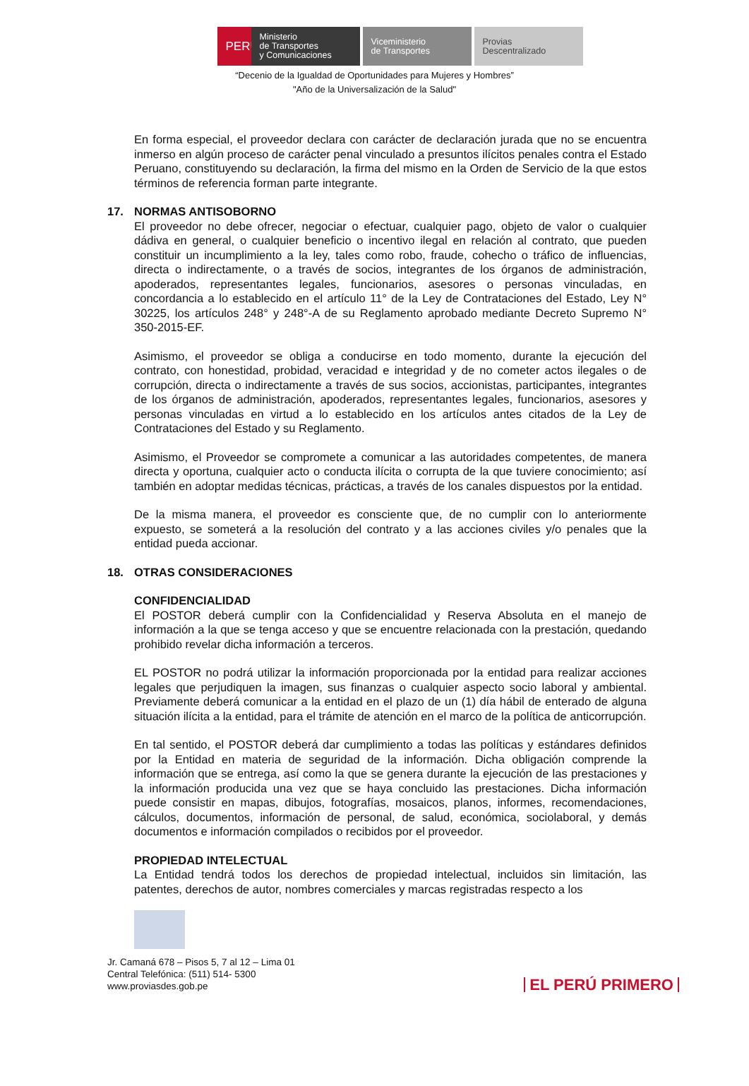PERÚ
Ministerio
de Transportes
y Comunicaciones
Viceministerio
de Transportes
Provias
Descentralizado
“Decenio de la Igualdad de Oportunidades para Mujeres y Hombres”
"Año de la Universalización de la Salud"
En forma especial, el proveedor declara con carácter de declaración jurada que no se encuentra inmerso en algún proceso de carácter penal vinculado a presuntos ilícitos penales contra el Estado Peruano, constituyendo su declaración, la firma del mismo en la Orden de Servicio de la que estos términos de referencia forman parte integrante.
17. NORMAS ANTISOBORNO
El proveedor no debe ofrecer, negociar o efectuar, cualquier pago, objeto de valor o cualquier dádiva en general, o cualquier beneficio o incentivo ilegal en relación al contrato, que pueden constituir un incumplimiento a la ley, tales como robo, fraude, cohecho o tráfico de influencias, directa o indirectamente, o a través de socios, integrantes de los órganos de administración, apoderados, representantes legales, funcionarios, asesores o personas vinculadas, en concordancia a lo establecido en el artículo 11° de la Ley de Contrataciones del Estado, Ley N° 30225, los artículos 248° y 248°-A de su Reglamento aprobado mediante Decreto Supremo N° 350-2015-EF.
Asimismo, el proveedor se obliga a conducirse en todo momento, durante la ejecución del contrato, con honestidad, probidad, veracidad e integridad y de no cometer actos ilegales o de corrupción, directa o indirectamente a través de sus socios, accionistas, participantes, integrantes de los órganos de administración, apoderados, representantes legales, funcionarios, asesores y personas vinculadas en virtud a lo establecido en los artículos antes citados de la Ley de Contrataciones del Estado y su Reglamento.
Asimismo, el Proveedor se compromete a comunicar a las autoridades competentes, de manera directa y oportuna, cualquier acto o conducta ilícita o corrupta de la que tuviere conocimiento; así también en adoptar medidas técnicas, prácticas, a través de los canales dispuestos por la entidad.
De la misma manera, el proveedor es consciente que, de no cumplir con lo anteriormente expuesto, se someterá a la resolución del contrato y a las acciones civiles y/o penales que la entidad pueda accionar.
18. OTRAS CONSIDERACIONES
CONFIDENCIALIDAD
El POSTOR deberá cumplir con la Confidencialidad y Reserva Absoluta en el manejo de información a la que se tenga acceso y que se encuentre relacionada con la prestación, quedando prohibido revelar dicha información a terceros.
EL POSTOR no podrá utilizar la información proporcionada por la entidad para realizar acciones legales que perjudiquen la imagen, sus finanzas o cualquier aspecto socio laboral y ambiental. Previamente deberá comunicar a la entidad en el plazo de un (1) día hábil de enterado de alguna situación ilícita a la entidad, para el trámite de atención en el marco de la política de anticorrupción.
En tal sentido, el POSTOR deberá dar cumplimiento a todas las políticas y estándares definidos por la Entidad en materia de seguridad de la información. Dicha obligación comprende la información que se entrega, así como la que se genera durante la ejecución de las prestaciones y la información producida una vez que se haya concluido las prestaciones. Dicha información puede consistir en mapas, dibujos, fotografías, mosaicos, planos, informes, recomendaciones, cálculos, documentos, información de personal, de salud, económica, sociolaboral, y demás documentos e información compilados o recibidos por el proveedor.
PROPIEDAD INTELECTUAL
La Entidad tendrá todos los derechos de propiedad intelectual, incluidos sin limitación, las patentes, derechos de autor, nombres comerciales y marcas registradas respecto a los
Jr. Camaná 678 – Pisos 5, 7 al 12 – Lima 01
Central Telefónica: (511) 514- 5300
www.proviasdes.gob.pe
EL PERÚ PRIMERO